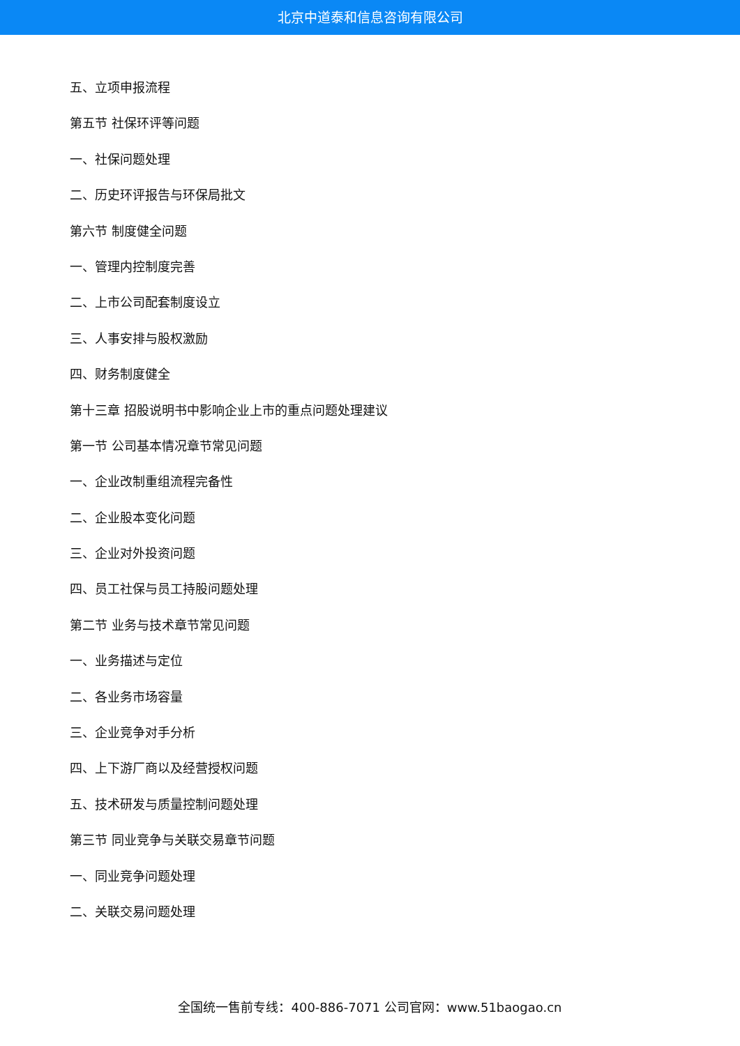北京中道泰和信息咨询有限公司
五、立项申报流程
第五节 社保环评等问题
一、社保问题处理
二、历史环评报告与环保局批文
第六节 制度健全问题
一、管理内控制度完善
二、上市公司配套制度设立
三、人事安排与股权激励
四、财务制度健全
第十三章 招股说明书中影响企业上市的重点问题处理建议
第一节 公司基本情况章节常见问题
一、企业改制重组流程完备性
二、企业股本变化问题
三、企业对外投资问题
四、员工社保与员工持股问题处理
第二节 业务与技术章节常见问题
一、业务描述与定位
二、各业务市场容量
三、企业竞争对手分析
四、上下游厂商以及经营授权问题
五、技术研发与质量控制问题处理
第三节 同业竞争与关联交易章节问题
一、同业竞争问题处理
二、关联交易问题处理
全国统一售前专线：400-886-7071 公司官网：www.51baogao.cn